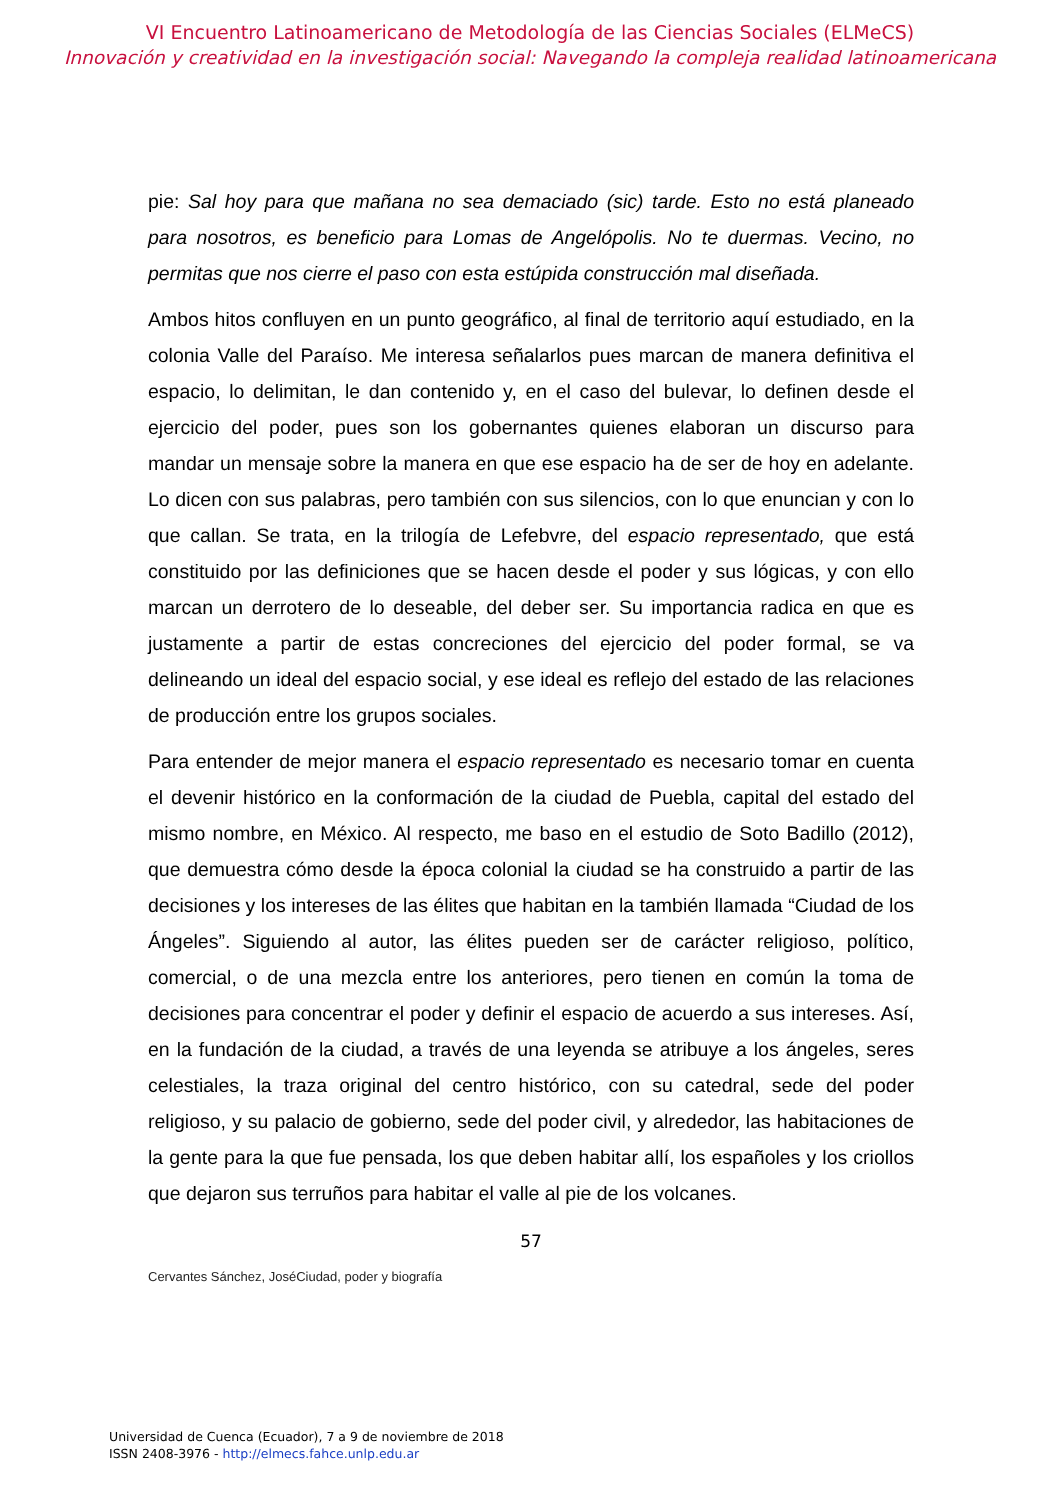VI Encuentro Latinoamericano de Metodología de las Ciencias Sociales (ELMeCS)
Innovación y creatividad en la investigación social: Navegando la compleja realidad latinoamericana
pie: Sal hoy para que mañana no sea demaciado (sic) tarde. Esto no está planeado para nosotros, es beneficio para Lomas de Angelópolis. No te duermas. Vecino, no permitas que nos cierre el paso con esta estúpida construcción mal diseñada.
Ambos hitos confluyen en un punto geográfico, al final de territorio aquí estudiado, en la colonia Valle del Paraíso. Me interesa señalarlos pues marcan de manera definitiva el espacio, lo delimitan, le dan contenido y, en el caso del bulevar, lo definen desde el ejercicio del poder, pues son los gobernantes quienes elaboran un discurso para mandar un mensaje sobre la manera en que ese espacio ha de ser de hoy en adelante. Lo dicen con sus palabras, pero también con sus silencios, con lo que enuncian y con lo que callan. Se trata, en la trilogía de Lefebvre, del espacio representado, que está constituido por las definiciones que se hacen desde el poder y sus lógicas, y con ello marcan un derrotero de lo deseable, del deber ser. Su importancia radica en que es justamente a partir de estas concreciones del ejercicio del poder formal, se va delineando un ideal del espacio social, y ese ideal es reflejo del estado de las relaciones de producción entre los grupos sociales.
Para entender de mejor manera el espacio representado es necesario tomar en cuenta el devenir histórico en la conformación de la ciudad de Puebla, capital del estado del mismo nombre, en México. Al respecto, me baso en el estudio de Soto Badillo (2012), que demuestra cómo desde la época colonial la ciudad se ha construido a partir de las decisiones y los intereses de las élites que habitan en la también llamada “Ciudad de los Ángeles”. Siguiendo al autor, las élites pueden ser de carácter religioso, político, comercial, o de una mezcla entre los anteriores, pero tienen en común la toma de decisiones para concentrar el poder y definir el espacio de acuerdo a sus intereses. Así, en la fundación de la ciudad, a través de una leyenda se atribuye a los ángeles, seres celestiales, la traza original del centro histórico, con su catedral, sede del poder religioso, y su palacio de gobierno, sede del poder civil, y alrededor, las habitaciones de la gente para la que fue pensada, los que deben habitar allí, los españoles y los criollos que dejaron sus terruños para habitar el valle al pie de los volcanes.
57
Cervantes Sánchez, JoséCiudad, poder y biografía
Universidad de Cuenca (Ecuador), 7 a 9 de noviembre de 2018
ISSN 2408-3976 - http://elmecs.fahce.unlp.edu.ar